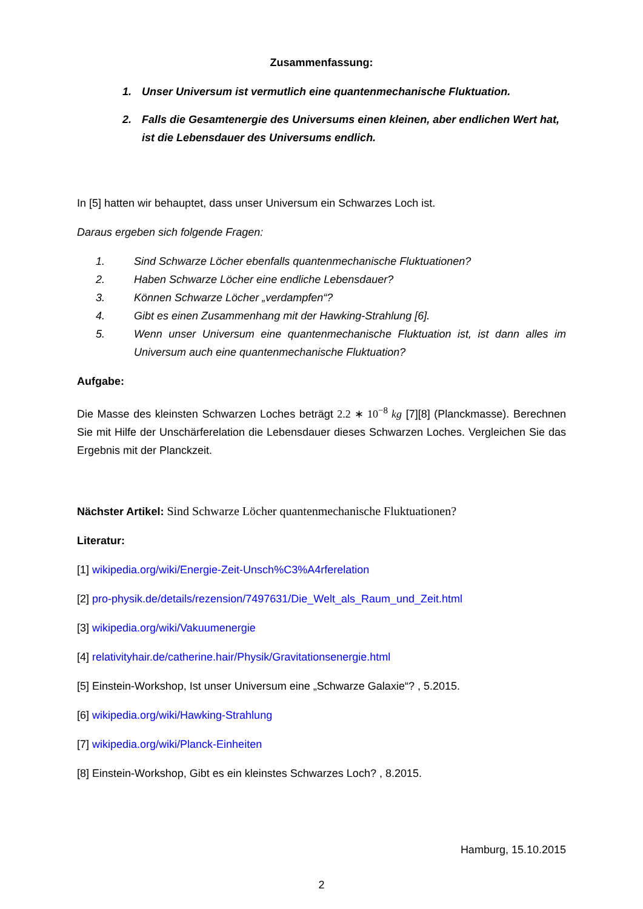Zusammenfassung:
1. Unser Universum ist vermutlich eine quantenmechanische Fluktuation.
2. Falls die Gesamtenergie des Universums einen kleinen, aber endlichen Wert hat, ist die Lebensdauer des Universums endlich.
In [5] hatten wir behauptet, dass unser Universum ein Schwarzes Loch ist.
Daraus ergeben sich folgende Fragen:
1. Sind Schwarze Löcher ebenfalls quantenmechanische Fluktuationen?
2. Haben Schwarze Löcher eine endliche Lebensdauer?
3. Können Schwarze Löcher „verdampfen“?
4. Gibt es einen Zusammenhang mit der Hawking-Strahlung [6].
5. Wenn unser Universum eine quantenmechanische Fluktuation ist, ist dann alles im Universum auch eine quantenmechanische Fluktuation?
Aufgabe:
Die Masse des kleinsten Schwarzen Loches beträgt 2.2 ∗ 10<sup>−8</sup> kg [7][8] (Planckmasse). Berechnen Sie mit Hilfe der Unschärferelation die Lebensdauer dieses Schwarzen Loches. Vergleichen Sie das Ergebnis mit der Planckzeit.
Nächster Artikel: Sind Schwarze Löcher quantenmechanische Fluktuationen?
Literatur:
[1] wikipedia.org/wiki/Energie-Zeit-Unsch%C3%A4rferelation
[2] pro-physik.de/details/rezension/7497631/Die_Welt_als_Raum_und_Zeit.html
[3] wikipedia.org/wiki/Vakuumenergie
[4] relativityhair.de/catherine.hair/Physik/Gravitationsenergie.html
[5] Einstein-Workshop, Ist unser Universum eine „Schwarze Galaxie“? , 5.2015.
[6] wikipedia.org/wiki/Hawking-Strahlung
[7] wikipedia.org/wiki/Planck-Einheiten
[8] Einstein-Workshop, Gibt es ein kleinstes Schwarzes Loch? , 8.2015.
Hamburg, 15.10.2015
2